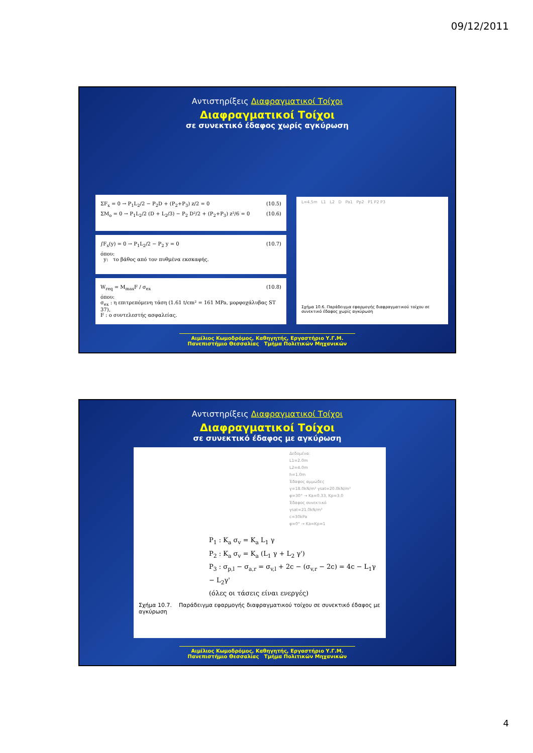09/12/2011
Αντιστηρίξεις Διαφραγματικοί Τοίχοι
Διαφραγματικοί Τοίχοι
σε συνεκτικό έδαφος χωρίς αγκύρωση
ΣF<sub>x</sub> = 0 → P<sub>1</sub>L<sub>2</sub>/2 − P<sub>2</sub>D + (P<sub>2</sub>+P<sub>3</sub>) z/2 = 0 (10.5)
ΣM<sub>o</sub> = 0 → P<sub>1</sub>L<sub>2</sub>/2 (D + L<sub>2</sub>/3) − P<sub>2</sub> D²/2 + (P<sub>2</sub>+P<sub>3</sub>) z²/6 = 0 (10.6)
∫F<sub>x</sub>(y) = 0 → P<sub>1</sub>L<sub>2</sub>/2 − P<sub>2</sub> y = 0 (10.7)
όπου:
y: το βάθος από τον πυθμένα εκσκαφής.
W<sub>req</sub> = M<sub>max</sub>F / σ<sub>ex</sub> (10.8)
όπου:
σ<sub>ex</sub> : η επιτρεπόμενη τάση (1.61 t/cm² = 161 MPa, μορφοχάλυβας ST 37),
F : ο συντελεστής ασφαλείας.
L=4.5m L1 L2 D Pa1 Pp2 P1 P2 P3
Σχήμα 10.6. Παράδειγμα εφαρμογής διαφραγματικού τοίχου σε συνεκτικό έδαφος χωρίς αγκύρωση
Αιμίλιος Κωμοδρόμος, Καθηγητής, Εργαστήριο Υ.Γ.Μ.
Πανεπιστήμιο Θεσσαλίας Τμήμα Πολιτικών Μηχανικών
Αντιστηρίξεις Διαφραγματικοί Τοίχοι
Διαφραγματικοί Τοίχοι
σε συνεκτικό έδαφος με αγκύρωση
Δεδομένα:
L1=2.0m
L2=4.0m
h=1.0m
Έδαφος αμμώδες
γ=18.0kN/m³ γsat=20.0kN/m³
φ=30° → Ka=0.33, Kp=3.0
Έδαφος συνεκτικό
γsat=21.0kN/m³
c=30kPa
φ=0° → Ka=Kp=1
P<sub>1</sub> : K<sub>a</sub> σ<sub>v</sub> = K<sub>a</sub> L<sub>1</sub> γ
P<sub>2</sub> : K<sub>a</sub> σ<sub>v</sub> = K<sub>a</sub> (L<sub>1</sub> γ + L<sub>2</sub> γ')
P<sub>3</sub> : σ<sub>p,l</sub> − σ<sub>a,r</sub> = σ<sub>v,l</sub> + 2c − (σ<sub>v,r</sub> − 2c) = 4c − L<sub>1</sub>γ − L<sub>2</sub>γ'
(όλες οι τάσεις είναι ενεργές)
Σχήμα 10.7. Παράδειγμα εφαρμογής διαφραγματικού τοίχου σε συνεκτικό έδαφος με αγκύρωση
Αιμίλιος Κωμοδρόμος, Καθηγητής, Εργαστήριο Υ.Γ.Μ.
Πανεπιστήμιο Θεσσαλίας Τμήμα Πολιτικών Μηχανικών
4